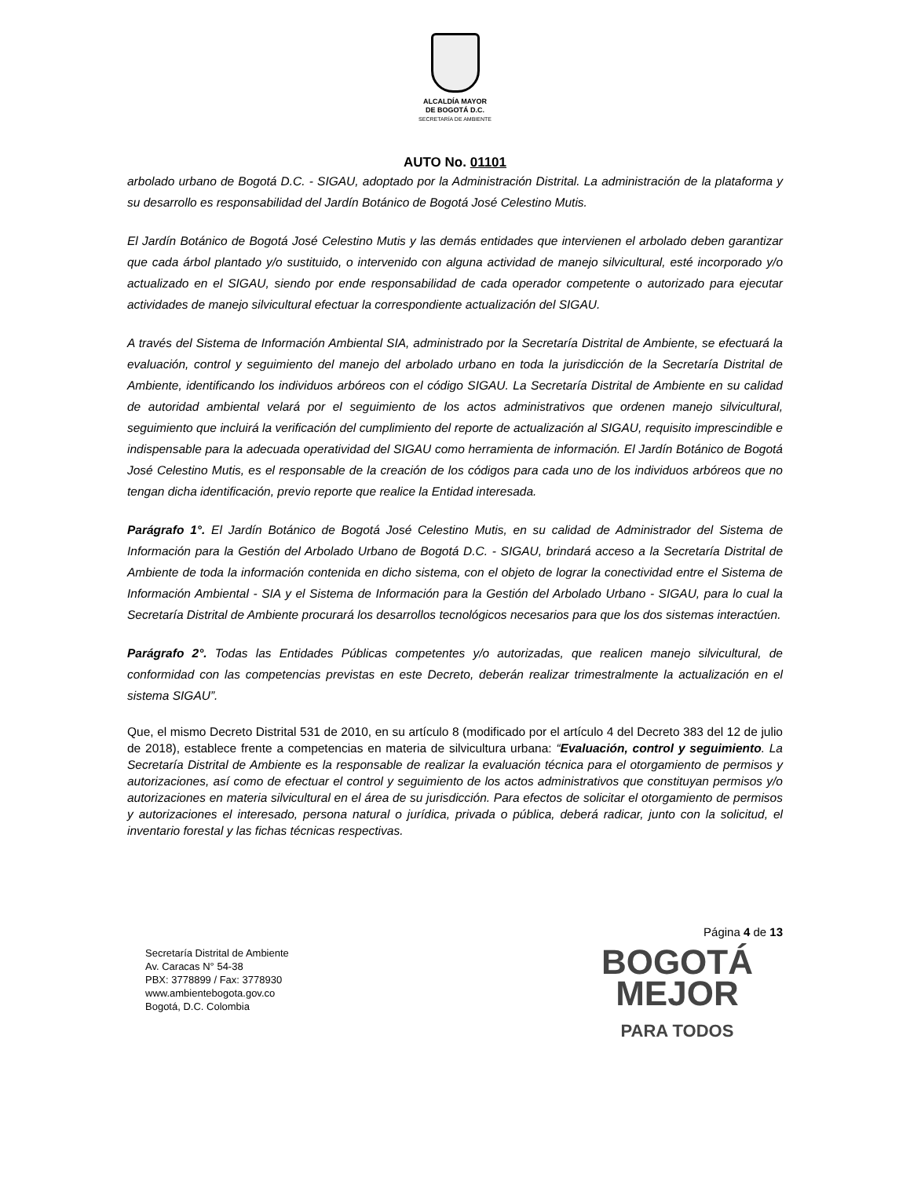ALCALDÍA MAYOR
DE BOGOTÁ D.C.
SECRETARÍA DE AMBIENTE
AUTO No. 01101
arbolado urbano de Bogotá D.C. - SIGAU, adoptado por la Administración Distrital. La administración de la plataforma y su desarrollo es responsabilidad del Jardín Botánico de Bogotá José Celestino Mutis.
El Jardín Botánico de Bogotá José Celestino Mutis y las demás entidades que intervienen el arbolado deben garantizar que cada árbol plantado y/o sustituido, o intervenido con alguna actividad de manejo silvicultural, esté incorporado y/o actualizado en el SIGAU, siendo por ende responsabilidad de cada operador competente o autorizado para ejecutar actividades de manejo silvicultural efectuar la correspondiente actualización del SIGAU.
A través del Sistema de Información Ambiental SIA, administrado por la Secretaría Distrital de Ambiente, se efectuará la evaluación, control y seguimiento del manejo del arbolado urbano en toda la jurisdicción de la Secretaría Distrital de Ambiente, identificando los individuos arbóreos con el código SIGAU. La Secretaría Distrital de Ambiente en su calidad de autoridad ambiental velará por el seguimiento de los actos administrativos que ordenen manejo silvicultural, seguimiento que incluirá la verificación del cumplimiento del reporte de actualización al SIGAU, requisito imprescindible e indispensable para la adecuada operatividad del SIGAU como herramienta de información. El Jardín Botánico de Bogotá José Celestino Mutis, es el responsable de la creación de los códigos para cada uno de los individuos arbóreos que no tengan dicha identificación, previo reporte que realice la Entidad interesada.
Parágrafo 1°. El Jardín Botánico de Bogotá José Celestino Mutis, en su calidad de Administrador del Sistema de Información para la Gestión del Arbolado Urbano de Bogotá D.C. - SIGAU, brindará acceso a la Secretaría Distrital de Ambiente de toda la información contenida en dicho sistema, con el objeto de lograr la conectividad entre el Sistema de Información Ambiental - SIA y el Sistema de Información para la Gestión del Arbolado Urbano - SIGAU, para lo cual la Secretaría Distrital de Ambiente procurará los desarrollos tecnológicos necesarios para que los dos sistemas interactúen.
Parágrafo 2°. Todas las Entidades Públicas competentes y/o autorizadas, que realicen manejo silvicultural, de conformidad con las competencias previstas en este Decreto, deberán realizar trimestralmente la actualización en el sistema SIGAU”.
Que, el mismo Decreto Distrital 531 de 2010, en su artículo 8 (modificado por el artículo 4 del Decreto 383 del 12 de julio de 2018), establece frente a competencias en materia de silvicultura urbana: “Evaluación, control y seguimiento. La Secretaría Distrital de Ambiente es la responsable de realizar la evaluación técnica para el otorgamiento de permisos y autorizaciones, así como de efectuar el control y seguimiento de los actos administrativos que constituyan permisos y/o autorizaciones en materia silvicultural en el área de su jurisdicción. Para efectos de solicitar el otorgamiento de permisos y autorizaciones el interesado, persona natural o jurídica, privada o pública, deberá radicar, junto con la solicitud, el inventario forestal y las fichas técnicas respectivas.
Página 4 de 13
Secretaría Distrital de Ambiente
Av. Caracas N° 54-38
PBX: 3778899 / Fax: 3778930
www.ambientebogota.gov.co
Bogotá, D.C. Colombia
BOGOTÁ
MEJOR
PARA TODOS